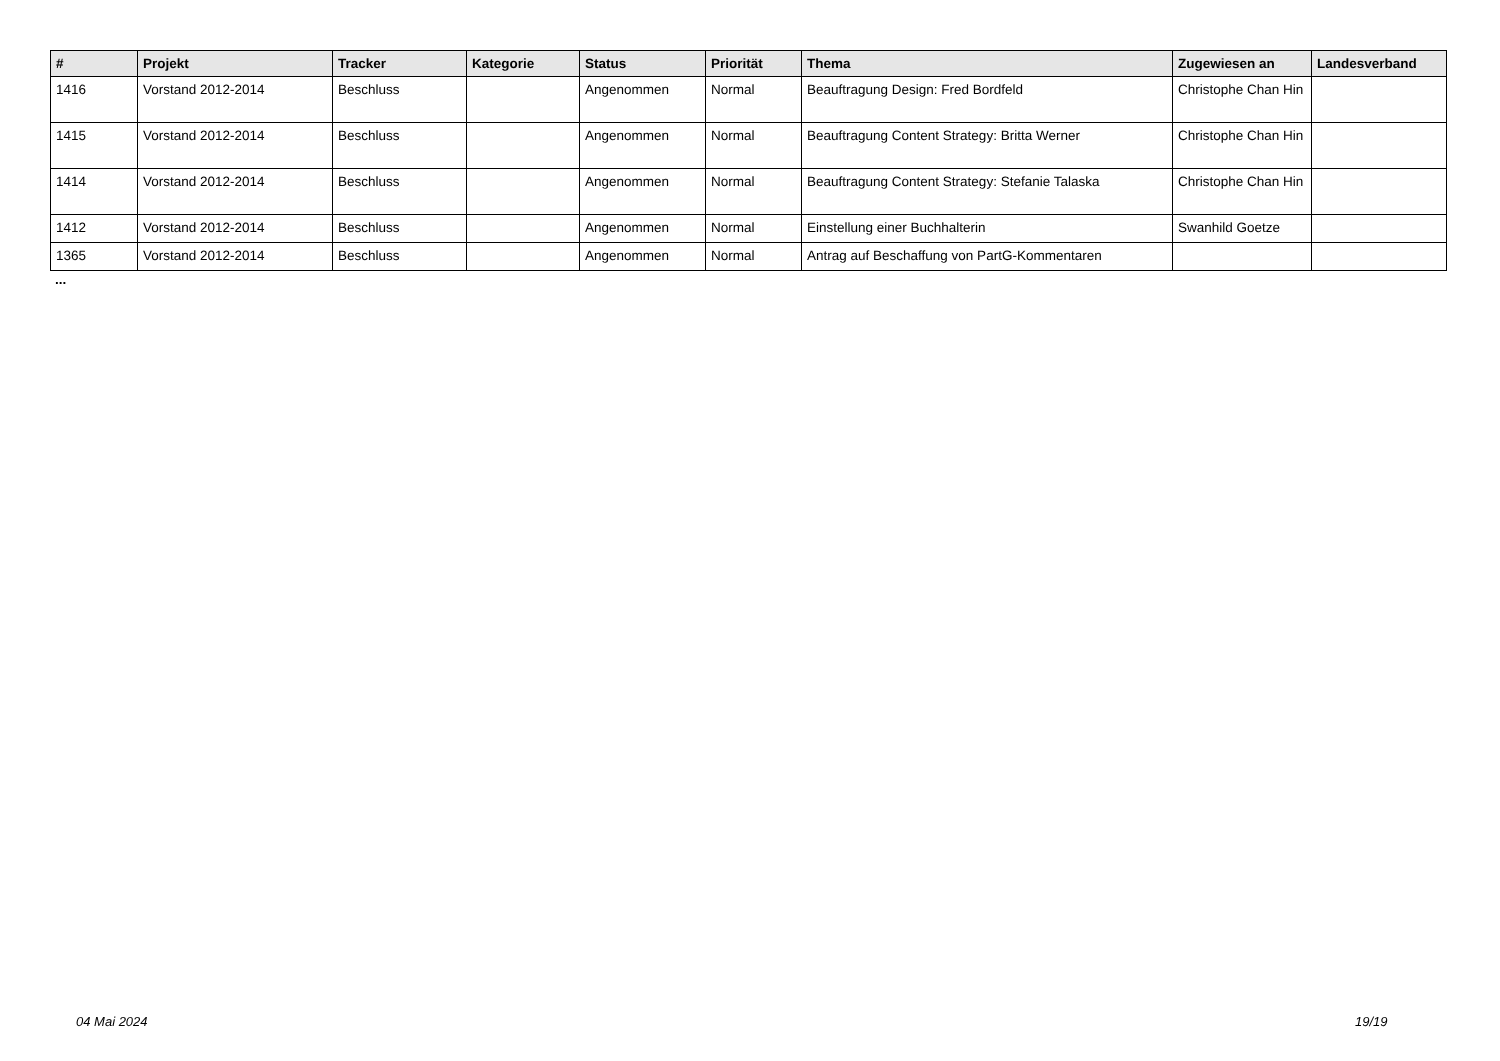| # | Projekt | Tracker | Kategorie | Status | Priorität | Thema | Zugewiesen an | Landesverband |
| --- | --- | --- | --- | --- | --- | --- | --- | --- |
| 1416 | Vorstand 2012-2014 | Beschluss | | Angenommen | Normal | Beauftragung Design: Fred Bordfeld | Christophe Chan Hin | |
| 1415 | Vorstand 2012-2014 | Beschluss | | Angenommen | Normal | Beauftragung Content Strategy: Britta Werner | Christophe Chan Hin | |
| 1414 | Vorstand 2012-2014 | Beschluss | | Angenommen | Normal | Beauftragung Content Strategy: Stefanie Talaska | Christophe Chan Hin | |
| 1412 | Vorstand 2012-2014 | Beschluss | | Angenommen | Normal | Einstellung einer Buchhalterin | Swanhild Goetze | |
| 1365 | Vorstand 2012-2014 | Beschluss | | Angenommen | Normal | Antrag auf Beschaffung von PartG-Kommentaren | | |
...
04 Mai 2024 19/19